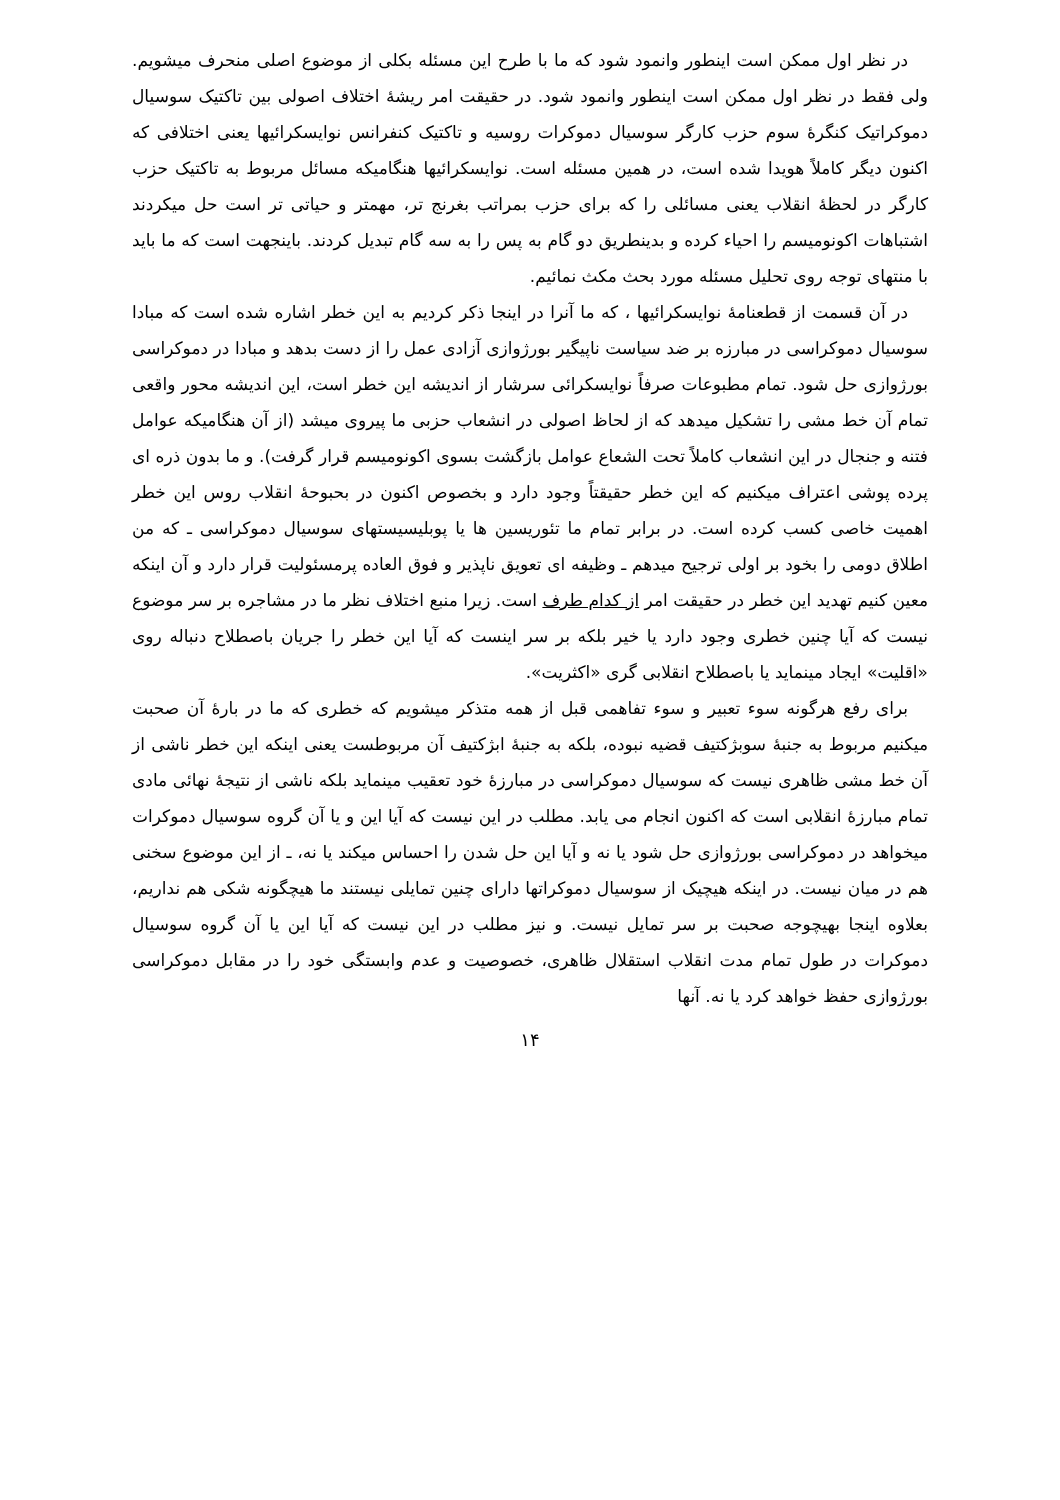در نظر اول ممکن است اینطور وانمود شود که ما با طرح این مسئله بکلی از موضوع اصلی منحرف میشویم. ولی فقط در نظر اول ممکن است اینطور وانمود شود. در حقیقت امر ریشهٔ اختلاف اصولی بین تاکتیک سوسیال دموکراتیک کنگرهٔ سوم حزب کارگر سوسیال دموکرات روسیه و تاکتیک کنفرانس نوایسکرائیها یعنی اختلافی که اکنون دیگر کاملاً هویدا شده است، در همین مسئله است. نوایسکرائیها هنگامیکه مسائل مربوط به تاکتیک حزب کارگر در لحظهٔ انقلاب یعنی مسائلی را که برای حزب بمراتب بغرنج تر، مهمتر و حیاتی تر است حل میکردند اشتباهات اکونومیسم را احیاء کرده و بدینطریق دو گام به پس را به سه گام تبدیل کردند. باینجهت است که ما باید با منتهای توجه روی تحلیل مسئله مورد بحث مکث نمائیم.
در آن قسمت از قطعنامهٔ نوایسکرائیها ، که ما آنرا در اینجا ذکر کردیم به این خطر اشاره شده است که مبادا سوسیال دموکراسی در مبارزه بر ضد سیاست ناپیگیر بورژوازی آزادی عمل را از دست بدهد و مبادا در دموکراسی بورژوازی حل شود. تمام مطبوعات صرفاً نوایسکرائی سرشار از اندیشه این خطر است، این اندیشه محور واقعی تمام آن خط مشی را تشکیل میدهد که از لحاظ اصولی در انشعاب حزبی ما پیروی میشد (از آن هنگامیکه عوامل فتنه و جنجال در این انشعاب کاملاً تحت الشعاع عوامل بازگشت بسوی اکونومیسم قرار گرفت). و ما بدون ذره ای پرده پوشی اعتراف میکنیم که این خطر حقیقتاً وجود دارد و بخصوص اکنون در بحبوحهٔ انقلاب روس این خطر اهمیت خاصی کسب کرده است. در برابر تمام ما تئوریسین ها یا پوبلیسیستهای سوسیال دموکراسی ـ که من اطلاق دومی را بخود بر اولی ترجیح میدهم ـ وظیفه ای تعویق ناپذیر و فوق العاده پرمسئولیت قرار دارد و آن اینکه معین کنیم تهدید این خطر در حقیقت امر از کدام طرف است. زیرا منبع اختلاف نظر ما در مشاجره بر سر موضوع نیست که آیا چنین خطری وجود دارد یا خیر بلکه بر سر اینست که آیا این خطر را جریان باصطلاح دنباله روی «اقلیت» ایجاد مینماید یا باصطلاح انقلابی گری «اکثریت».
برای رفع هرگونه سوء تعبیر و سوء تفاهمی قبل از همه متذکر میشویم که خطری که ما در بارهٔ آن صحبت میکنیم مربوط به جنبهٔ سوبژکتیف قضیه نبوده، بلکه به جنبهٔ ابژکتیف آن مربوطست یعنی اینکه این خطر ناشی از آن خط مشی ظاهری نیست که سوسیال دموکراسی در مبارزهٔ خود تعقیب مینماید بلکه ناشی از نتیجهٔ نهائی مادی تمام مبارزهٔ انقلابی است که اکنون انجام می یابد. مطلب در این نیست که آیا این و یا آن گروه سوسیال دموکرات میخواهد در دموکراسی بورژوازی حل شود یا نه و آیا این حل شدن را احساس میکند یا نه، ـ از این موضوع سخنی هم در میان نیست. در اینکه هیچیک از سوسیال دموکراتها دارای چنین تمایلی نیستند ما هیچگونه شکی هم نداریم، بعلاوه اینجا بهیچوجه صحبت بر سر تمایل نیست. و نیز مطلب در این نیست که آیا این یا آن گروه سوسیال دموکرات در طول تمام مدت انقلاب استقلال ظاهری، خصوصیت و عدم وابستگی خود را در مقابل دموکراسی بورژوازی حفظ خواهد کرد یا نه. آنها
۱۴